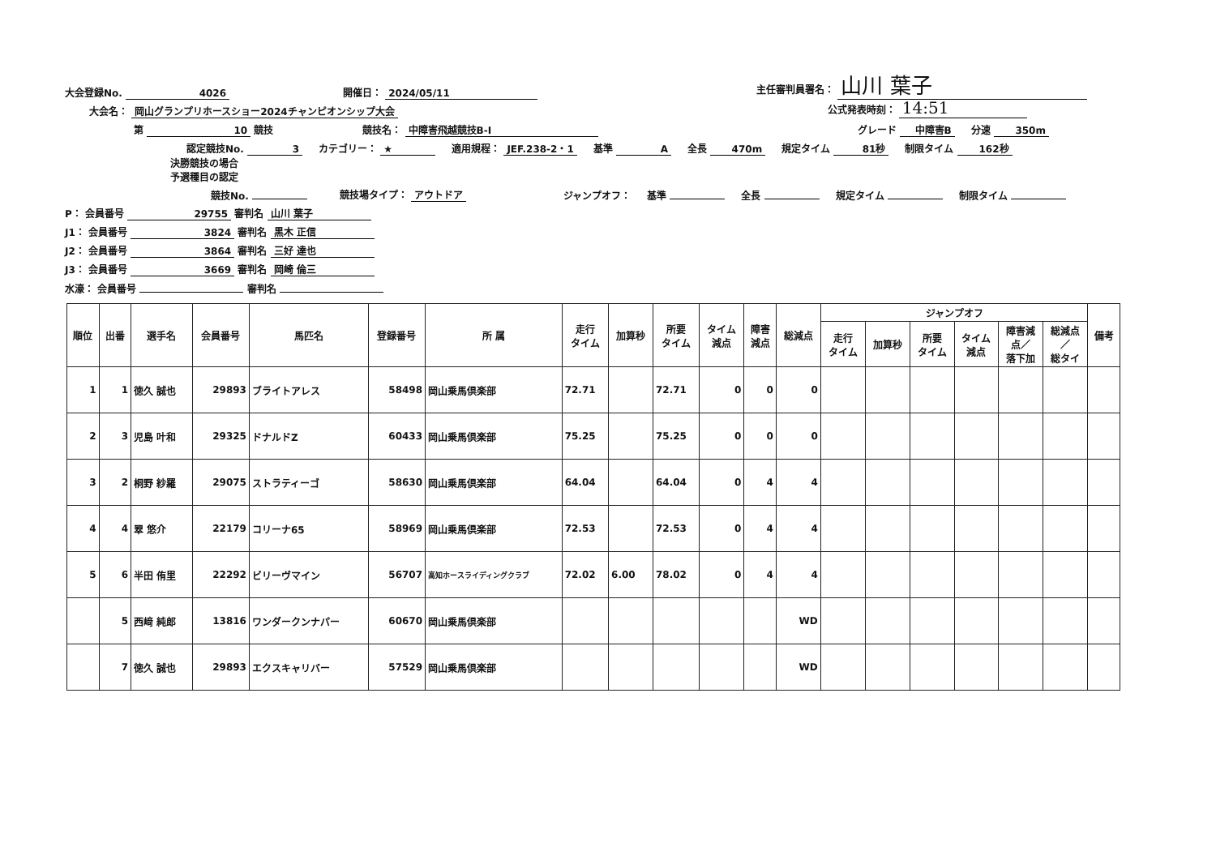大会登録No. 4026 開催日： 2024/05/11 主任審判員署名： 山川 葉子
大会名： 岡山グランプリホースショー2024チャンピオンシップ大会 公式発表時刻： 14:51
第 10 競技 競技名： 中障害飛越競技B-Ⅰ グレード 中障害B 分速 350m
認定競技No. 3 カテゴリー： ★ 適用規程： JEF.238-2・1 基準 A 全長 470m 規定タイム 81秒 制限タイム 162秒
決勝競技の場合
予選種目の認定
競技No. 競技場タイプ： アウトドア ジャンプオフ： 基準 全長 規定タイム 制限タイム
P： 会員番号 29755 審判名 山川 葉子
J1： 会員番号 3824 審判名 黒木 正信
J2： 会員番号 3864 審判名 三好 達也
J3： 会員番号 3669 審判名 岡崎 倫三
水濠： 会員番号 審判名
| 順位 | 出番 | 選手名 | 会員番号 | 馬匹名 | 登録番号 | 所 属 | 走行 タイム | 加算秒 | 所要 タイム | タイム 減点 | 障害 減点 | 総減点 | ジャンプオフ | | | | | | 備考 |
| --- | --- | --- | --- | --- | --- | --- | --- | --- | --- | --- | --- | --- | --- | --- | --- | --- | --- | --- | --- |
| | | | | | | | | | | | | | 走行 タイム | 加算秒 | 所要 タイム | タイム 減点 | 障害減 点／ 落下加 | 総減点 ／ 総タイ | |
| 1 | 1 | 徳久 誠也 | 29893 | ブライトアレス | 58498 | 岡山乗馬倶楽部 | 72.71 | | 72.71 | 0 | 0 | 0 | | | | | | | |
| 2 | 3 | 児島 叶和 | 29325 | ドナルドZ | 60433 | 岡山乗馬倶楽部 | 75.25 | | 75.25 | 0 | 0 | 0 | | | | | | | |
| 3 | 2 | 桐野 紗羅 | 29075 | ストラティーゴ | 58630 | 岡山乗馬倶楽部 | 64.04 | | 64.04 | 0 | 4 | 4 | | | | | | | |
| 4 | 4 | 翠 悠介 | 22179 | コリーナ65 | 58969 | 岡山乗馬倶楽部 | 72.53 | | 72.53 | 0 | 4 | 4 | | | | | | | |
| 5 | 6 | 半田 侑里 | 22292 | ビリーヴマイン | 56707 | 高知ホースライディングクラブ | 72.02 | 6.00 | 78.02 | 0 | 4 | 4 | | | | | | | |
| | 5 | 西﨑 純郎 | 13816 | ワンダークンナパー | 60670 | 岡山乗馬倶楽部 | | | | | | WD | | | | | | | |
| | 7 | 徳久 誠也 | 29893 | エクスキャリバー | 57529 | 岡山乗馬倶楽部 | | | | | | WD | | | | | | | |